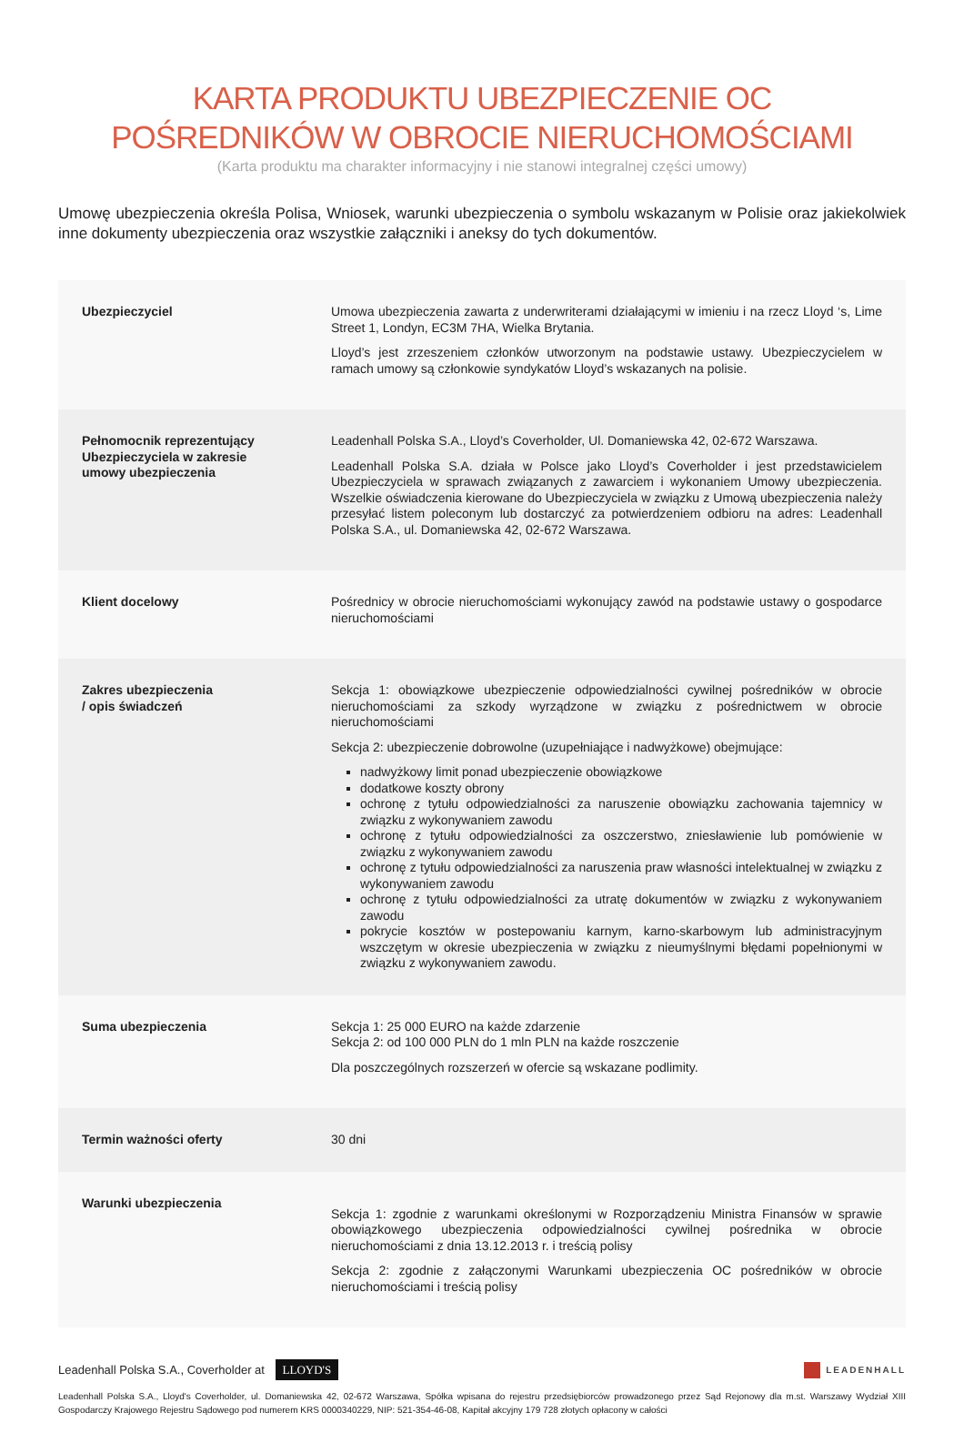KARTA PRODUKTU UBEZPIECZENIE OC
POŚREDNIKÓW W OBROCIE NIERUCHOMOŚCIAMI
(Karta produktu ma charakter informacyjny i nie stanowi integralnej części umowy)
Umowę ubezpieczenia określa Polisa, Wniosek, warunki ubezpieczenia o symbolu wskazanym w Polisie oraz jakiekolwiek inne dokumenty ubezpieczenia oraz wszystkie załączniki i aneksy do tych dokumentów.
| Ubezpieczyciel | Umowa ubezpieczenia zawarta z underwriterami działającymi w imieniu i na rzecz Lloyd ‘s, Lime Street 1, Londyn, EC3M 7HA, Wielka Brytania. Lloyd’s jest zrzeszeniem członków utworzonym na podstawie ustawy. Ubezpieczycielem w ramach umowy są członkowie syndykatów Lloyd’s wskazanych na polisie. |
| Pełnomocnik reprezentujący Ubezpieczyciela w zakresie umowy ubezpieczenia | Leadenhall Polska S.A., Lloyd’s Coverholder, Ul. Domaniewska 42, 02-672 Warszawa. Leadenhall Polska S.A. działa w Polsce jako Lloyd’s Coverholder i jest przedstawicielem Ubezpieczyciela w sprawach związanych z zawarciem i wykonaniem Umowy ubezpieczenia. Wszelkie oświadczenia kierowane do Ubezpieczyciela w związku z Umową ubezpieczenia należy przesyłać listem poleconym lub dostarczyć za potwierdzeniem odbioru na adres: Leadenhall Polska S.A., ul. Domaniewska 42, 02-672 Warszawa. |
| Klient docelowy | Pośrednicy w obrocie nieruchomościami wykonujący zawód na podstawie ustawy o gospodarce nieruchomościami |
| Zakres ubezpieczenia / opis świadczeń | Sekcja 1: obowiązkowe ubezpieczenie odpowiedzialności cywilnej pośredników w obrocie nieruchomościami za szkody wyrządzone w związku z pośrednictwem w obrocie nieruchomościami Sekcja 2: ubezpieczenie dobrowolne (uzupełniające i nadwyżkowe) obejmujące: nadwyżkowy limit ponad ubezpieczenie obowiązkowe dodatkowe koszty obrony ochronę z tytułu odpowiedzialności za naruszenie obowiązku zachowania tajemnicy w związku z wykonywaniem zawodu ochronę z tytułu odpowiedzialności za oszczerstwo, zniesławienie lub pomówienie w związku z wykonywaniem zawodu ochronę z tytułu odpowiedzialności za naruszenia praw własności intelektualnej w związku z wykonywaniem zawodu ochronę z tytułu odpowiedzialności za utratę dokumentów w związku z wykonywaniem zawodu pokrycie kosztów w postepowaniu karnym, karno-skarbowym lub administracyjnym wszczętym w okresie ubezpieczenia w związku z nieumyślnymi błędami popełnionymi w związku z wykonywaniem zawodu. |
| Suma ubezpieczenia | Sekcja 1: 25 000 EURO na każde zdarzenie Sekcja 2: od 100 000 PLN do 1 mln PLN na każde roszczenie Dla poszczególnych rozszerzeń w ofercie są wskazane podlimity. |
| Termin ważności oferty | 30 dni |
| Warunki ubezpieczenia | Sekcja 1: zgodnie z warunkami określonymi w Rozporządzeniu Ministra Finansów w sprawie obowiązkowego ubezpieczenia odpowiedzialności cywilnej pośrednika w obrocie nieruchomościami z dnia 13.12.2013 r. i treścią polisy Sekcja 2: zgodnie z załączonymi Warunkami ubezpieczenia OC pośredników w obrocie nieruchomościami i treścią polisy |
Leadenhall Polska S.A., Coverholder at LLOYD'S
LEADENHALL
Leadenhall Polska S.A., Lloyd's Coverholder, ul. Domaniewska 42, 02-672 Warszawa, Spółka wpisana do rejestru przedsiębiorców prowadzonego przez Sąd Rejonowy dla m.st. Warszawy Wydział XIII Gospodarczy Krajowego Rejestru Sądowego pod numerem KRS 0000340229, NIP: 521-354-46-08, Kapitał akcyjny 179 728 złotych opłacony w całości